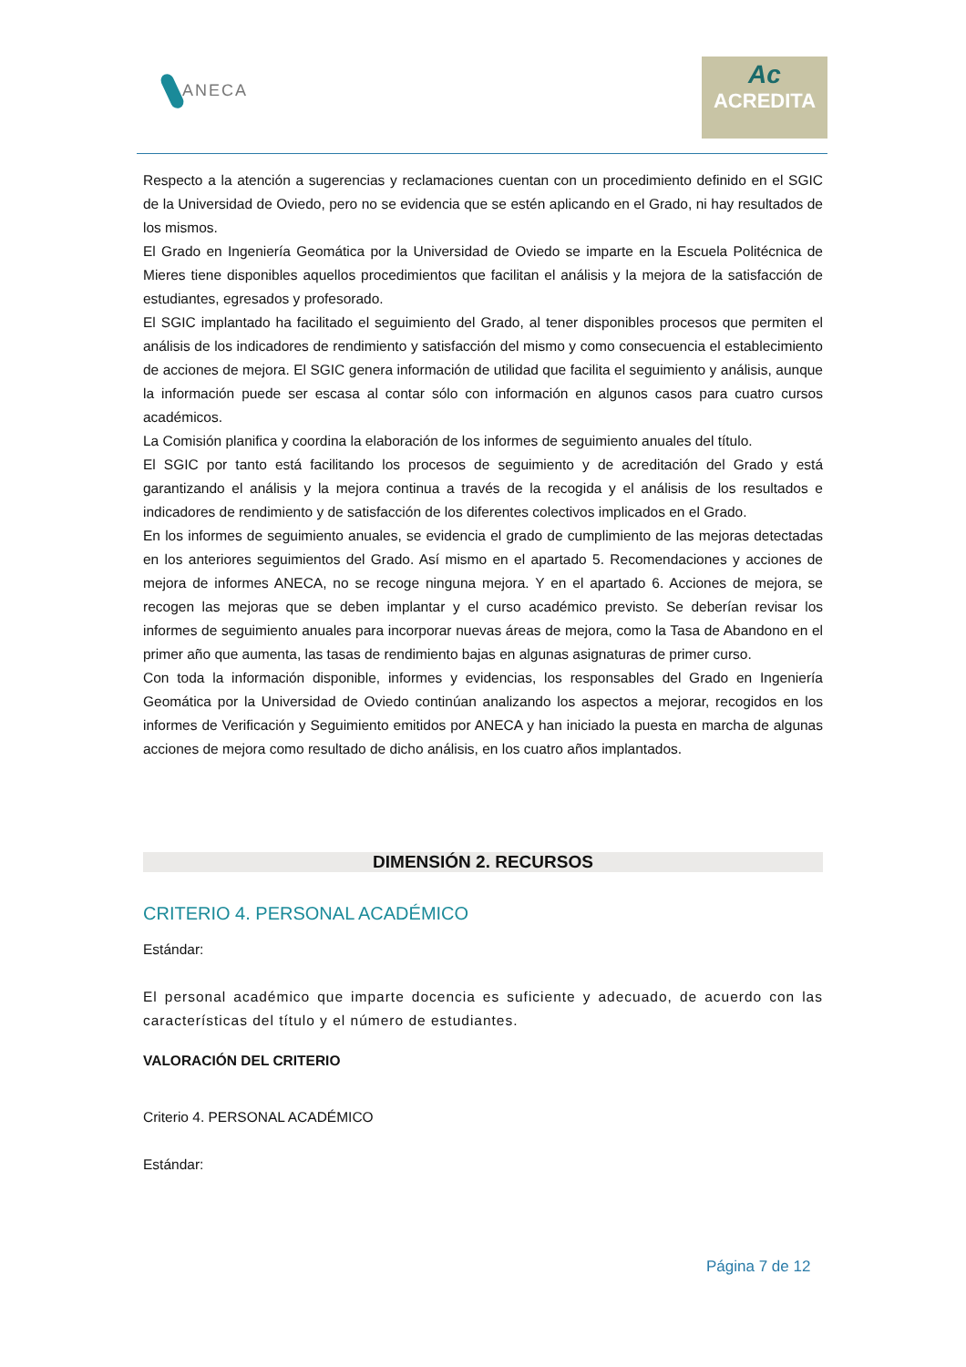ANECA
Ac
ACREDITA
Respecto a la atención a sugerencias y reclamaciones cuentan con un procedimiento definido en el SGIC de la Universidad de Oviedo, pero no se evidencia que se estén aplicando en el Grado, ni hay resultados de los mismos.
El Grado en Ingeniería Geomática por la Universidad de Oviedo se imparte en la Escuela Politécnica de Mieres tiene disponibles aquellos procedimientos que facilitan el análisis y la mejora de la satisfacción de estudiantes, egresados y profesorado.
El SGIC implantado ha facilitado el seguimiento del Grado, al tener disponibles procesos que permiten el análisis de los indicadores de rendimiento y satisfacción del mismo y como consecuencia el establecimiento de acciones de mejora. El SGIC genera información de utilidad que facilita el seguimiento y análisis, aunque la información puede ser escasa al contar sólo con información en algunos casos para cuatro cursos académicos.
La Comisión planifica y coordina la elaboración de los informes de seguimiento anuales del título.
El SGIC por tanto está facilitando los procesos de seguimiento y de acreditación del Grado y está garantizando el análisis y la mejora continua a través de la recogida y el análisis de los resultados e indicadores de rendimiento y de satisfacción de los diferentes colectivos implicados en el Grado.
En los informes de seguimiento anuales, se evidencia el grado de cumplimiento de las mejoras detectadas en los anteriores seguimientos del Grado. Así mismo en el apartado 5. Recomendaciones y acciones de mejora de informes ANECA, no se recoge ninguna mejora. Y en el apartado 6. Acciones de mejora, se recogen las mejoras que se deben implantar y el curso académico previsto. Se deberían revisar los informes de seguimiento anuales para incorporar nuevas áreas de mejora, como la Tasa de Abandono en el primer año que aumenta, las tasas de rendimiento bajas en algunas asignaturas de primer curso.
Con toda la información disponible, informes y evidencias, los responsables del Grado en Ingeniería Geomática por la Universidad de Oviedo continúan analizando los aspectos a mejorar, recogidos en los informes de Verificación y Seguimiento emitidos por ANECA y han iniciado la puesta en marcha de algunas acciones de mejora como resultado de dicho análisis, en los cuatro años implantados.
DIMENSIÓN 2. RECURSOS
CRITERIO 4. PERSONAL ACADÉMICO
Estándar:
El personal académico que imparte docencia es suficiente y adecuado, de acuerdo con las características del título y el número de estudiantes.
VALORACIÓN DEL CRITERIO
Criterio 4. PERSONAL ACADÉMICO
Estándar:
Página 7 de 12